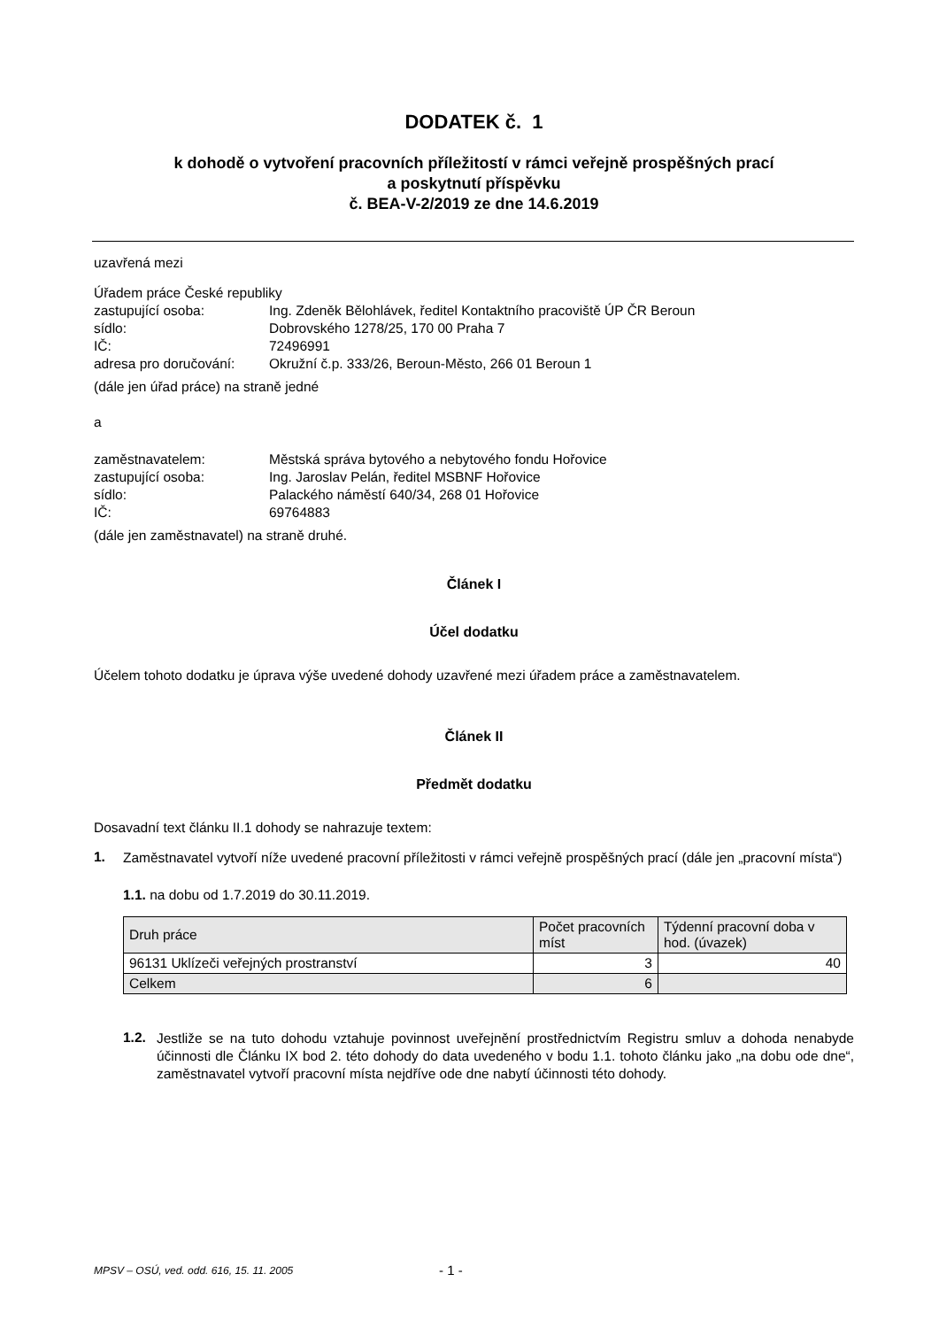DODATEK č. 1
k dohodě o vytvoření pracovních příležitostí v rámci veřejně prospěšných prací
a poskytnutí příspěvku
č. BEA-V-2/2019 ze dne 14.6.2019
uzavřená mezi
Úřadem práce České republiky
zastupující osoba:
Ing. Zdeněk Bělohlávek, ředitel Kontaktního pracoviště ÚP ČR Beroun
sídlo:
Dobrovského 1278/25, 170 00 Praha 7
IČ:
72496991
adresa pro doručování:
Okružní č.p. 333/26, Beroun-Město, 266 01 Beroun 1
(dále jen úřad práce) na straně jedné
a
zaměstnavatelem:
Městská správa bytového a nebytového fondu Hořovice
zastupující osoba:
Ing. Jaroslav Pelán, ředitel MSBNF Hořovice
sídlo:
Palackého náměstí 640/34, 268 01 Hořovice
IČ:
69764883
(dále jen zaměstnavatel) na straně druhé.
Článek I
Účel dodatku
Účelem tohoto dodatku je úprava výše uvedené dohody uzavřené mezi úřadem práce a zaměstnavatelem.
Článek II
Předmět dodatku
Dosavadní text článku II.1 dohody se nahrazuje textem:
1.
Zaměstnavatel vytvoří níže uvedené pracovní příležitosti v rámci veřejně prospěšných prací (dále jen „pracovní místa“)
1.1. na dobu od 1.7.2019 do 30.11.2019.
| Druh práce | Počet pracovních míst | Týdenní pracovní doba v hod. (úvazek) |
| 96131 Uklízeči veřejných prostranství | 3 | 40 |
| Celkem | 6 | |
1.2.
Jestliže se na tuto dohodu vztahuje povinnost uveřejnění prostřednictvím Registru smluv a dohoda nenabyde účinnosti dle Článku IX bod 2. této dohody do data uvedeného v bodu 1.1. tohoto článku jako „na dobu ode dne“, zaměstnavatel vytvoří pracovní místa nejdříve ode dne nabytí účinnosti této dohody.
MPSV – OSÚ, ved. odd. 616, 15. 11. 2005
- 1 -